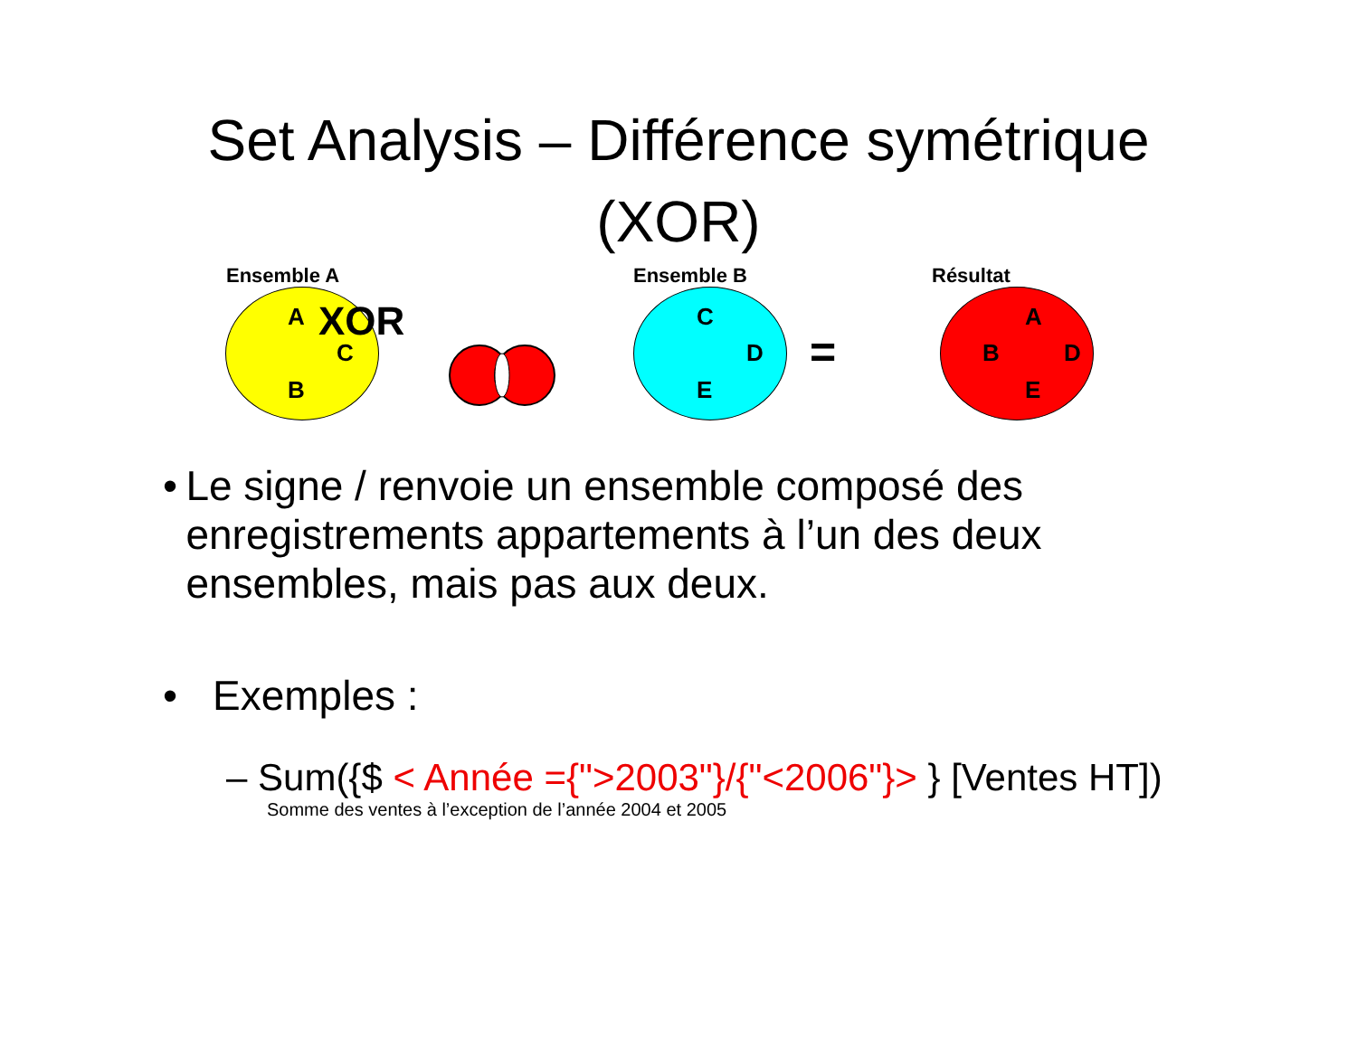Set Analysis – Différence symétrique (XOR)
Ensemble A
A XOR
C
B
Ensemble B
C
D
E
=
Résultat
A
B D
E
• Le signe / renvoie un ensemble composé des enregistrements appartements à l’un des deux ensembles, mais pas aux deux.
• Exemples :
– Sum({$ < Année ={">2003"}/{"<2006"}> } [Ventes HT])
Somme des ventes à l’exception de l’année 2004 et 2005